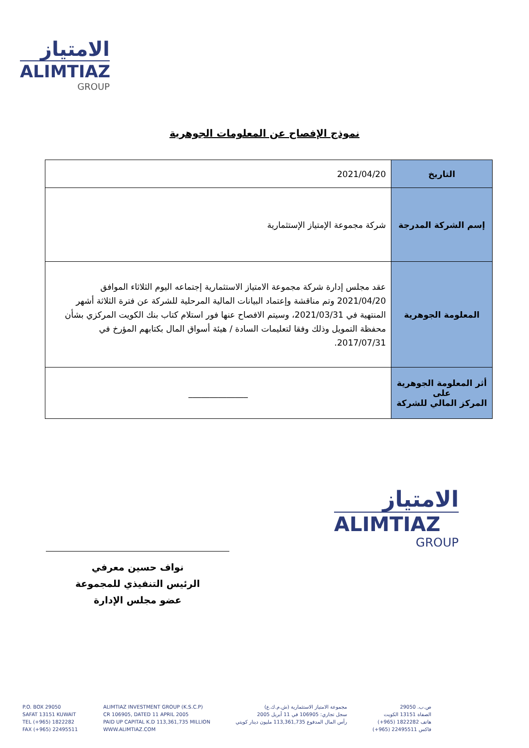الامتياز
ALIMTIAZ
GROUP
نموذج الإفصاح عن المعلومات الجوهرية
| التاريخ | 2021/04/20 |
| إسم الشركة المدرجة | شركة مجموعة الإمتياز الإستثمارية |
| المعلومة الجوهرية | عقد مجلس إدارة شركة مجموعة الامتياز الاستثمارية إجتماعه اليوم الثلاثاء الموافق 2021/04/20 وتم مناقشة وإعتماد البيانات المالية المرحلية للشركة عن فترة الثلاثة أشهر المنتهية في 2021/03/31، وسيتم الافصاح عنها فور استلام كتاب بنك الكويت المركزي بشأن محفظة التمويل وذلك وفقا لتعليمات السادة / هيئة أسواق المال بكتابهم المؤرخ في 2017/07/31. |
| أثر المعلومة الجوهرية على المركز المالي للشركة | ______________ |
نواف حسين معرفي
الرئيس التنفيذي للمجموعة
عضو مجلس الإدارة
الامتياز
ALIMTIAZ
GROUP
P.O. BOX 29050
SAFAT 13151 KUWAIT
TEL (+965) 1822282
FAX (+965) 22495511
ALIMTIAZ INVESTMENT GROUP (K.S.C.P)
CR 106905, DATED 11 APRIL 2005
PAID UP CAPITAL K.D 113,361,735 MILLION
WWW.ALIMTIAZ.COM
مجموعة الامتياز الاستثمارية (ش.م.ك.ع)
سجل تجاري: 106905 في 11 أبريل 2005
رأس المال المدفوع 113,361,735 مليون دينار كويتي
ص.ب. 29050
الصفاة 13151 الكويت
هاتف 1822282 (965+)
فاكس 22495511 (965+)